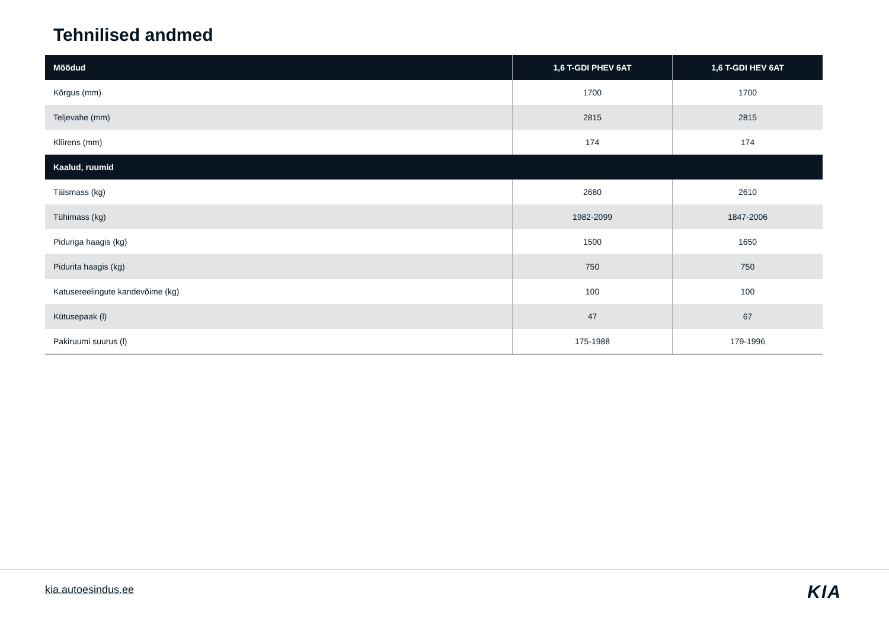Tehnilised andmed
| Mõõdud | 1,6 T-GDI PHEV 6AT | 1,6 T-GDI HEV 6AT |
| --- | --- | --- |
| Kõrgus (mm) | 1700 | 1700 |
| Teljevahe (mm) | 2815 | 2815 |
| Kliirens (mm) | 174 | 174 |
| Kaalud, ruumid | | |
| Täismass (kg) | 2680 | 2610 |
| Tühimass (kg) | 1982-2099 | 1847-2006 |
| Piduriga haagis (kg) | 1500 | 1650 |
| Pidurita haagis (kg) | 750 | 750 |
| Katusereelingute kandevõime (kg) | 100 | 100 |
| Kütusepaak (l) | 47 | 67 |
| Pakiruumi suurus (l) | 175-1988 | 179-1996 |
kia.autoesindus.ee KIA